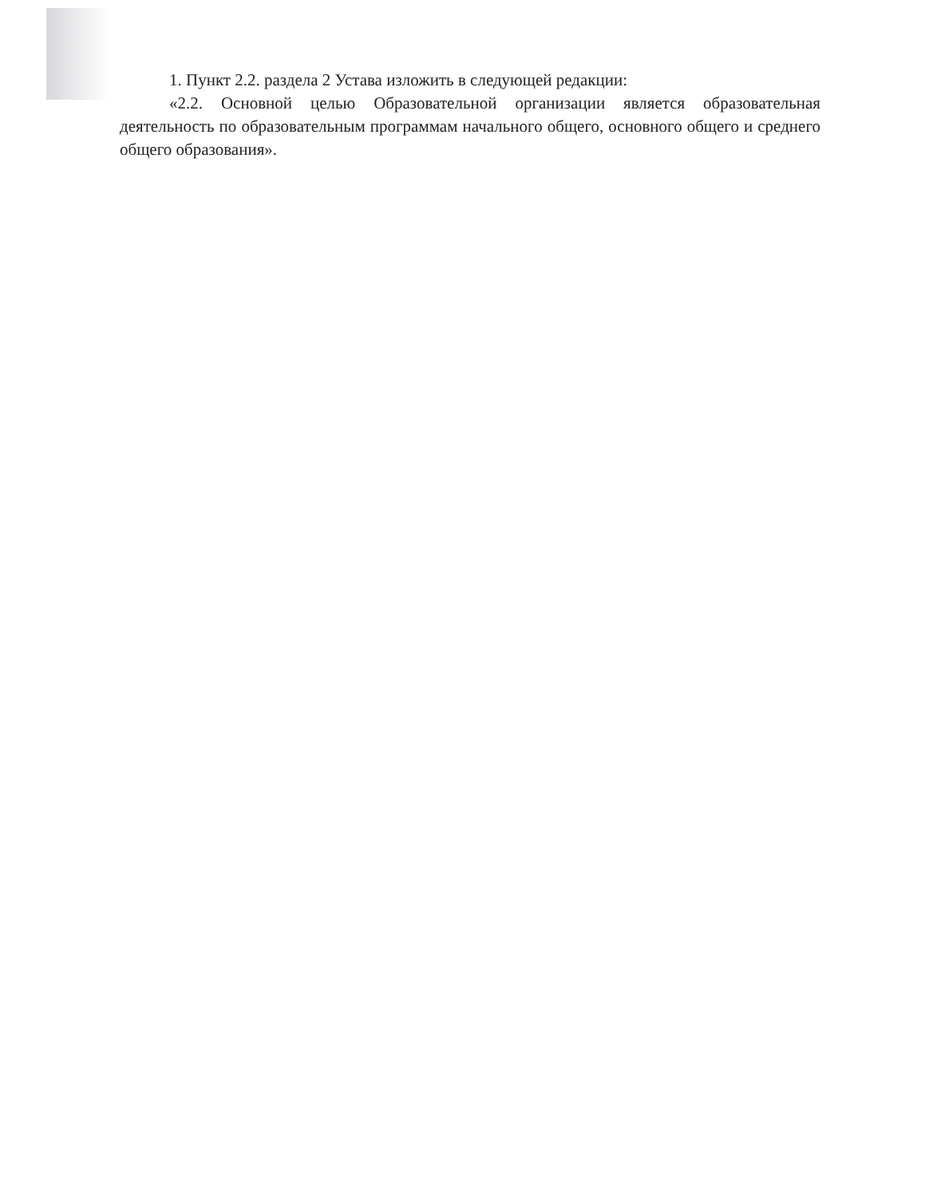1. Пункт 2.2. раздела 2 Устава изложить в следующей редакции:
«2.2. Основной целью Образовательной организации является образовательная деятельность по образовательным программам начального общего, основного общего и среднего общего образования».